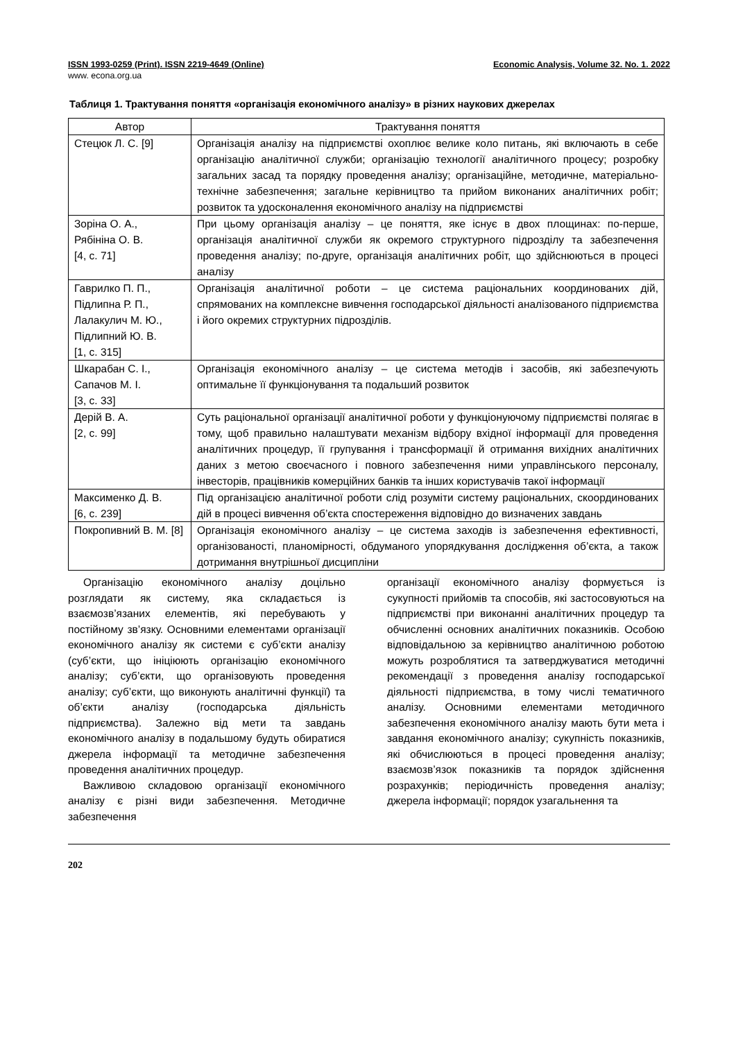ISSN 1993-0259 (Print). ISSN 2219-4649 (Online) Economic Analysis, Volume 32. No. 1. 2022
www. econa.org.ua
Таблиця 1. Трактування поняття «організація економічного аналізу» в різних наукових джерелах
| Автор | Трактування поняття |
| --- | --- |
| Стецюк Л. С. [9] | Організація аналізу на підприємстві охоплює велике коло питань, які включають в себе організацію аналітичної служби; організацію технології аналітичного процесу; розробку загальних засад та порядку проведення аналізу; організаційне, методичне, матеріально-технічне забезпечення; загальне керівництво та прийом виконаних аналітичних робіт; розвиток та удосконалення економічного аналізу на підприємстві |
| Зоріна О. А., Рябініна О. В. [4, с. 71] | При цьому організація аналізу – це поняття, яке існує в двох площинах: по-перше, організація аналітичної служби як окремого структурного підрозділу та забезпечення проведення аналізу; по-друге, організація аналітичних робіт, що здійснюються в процесі аналізу |
| Гаврилко П. П., Підлипна Р. П., Лалакулич М. Ю., Підлипний Ю. В. [1, с. 315] | Організація аналітичної роботи – це система раціональних координованих дій, спрямованих на комплексне вивчення господарської діяльності аналізованого підприємства і його окремих структурних підрозділів. |
| Шкарабан С. І., Сапачов М. І. [3, с. 33] | Організація економічного аналізу – це система методів і засобів, які забезпечують оптимальне її функціонування та подальший розвиток |
| Дерій В. А. [2, с. 99] | Суть раціональної організації аналітичної роботи у функціонуючому підприємстві полягає в тому, щоб правильно налаштувати механізм відбору вхідної інформації для проведення аналітичних процедур, її групування і трансформації й отримання вихідних аналітичних даних з метою своєчасного і повного забезпечення ними управлінського персоналу, інвесторів, працівників комерційних банків та інших користувачів такої інформації |
| Максименко Д. В. [6, с. 239] | Під організацією аналітичної роботи слід розуміти систему раціональних, скоординованих дій в процесі вивчення об’єкта спостереження відповідно до визначених завдань |
| Покропивний В. М. [8] | Організація економічного аналізу – це система заходів із забезпечення ефективності, організованості, планомірності, обдуманого упорядкування дослідження об’єкта, а також дотримання внутрішньої дисципліни |
Організацію економічного аналізу доцільно розглядати як систему, яка складається із взаємозв’язаних елементів, які перебувають у постійному зв’язку. Основними елементами організації економічного аналізу як системи є суб’єкти аналізу (суб’єкти, що ініціюють організацію економічного аналізу; суб’єкти, що організовують проведення аналізу; суб’єкти, що виконують аналітичні функції) та об’єкти аналізу (господарська діяльність підприємства). Залежно від мети та завдань економічного аналізу в подальшому будуть обиратися джерела інформації та методичне забезпечення проведення аналітичних процедур.
Важливою складовою організації економічного аналізу є різні види забезпечення. Методичне забезпечення
організації економічного аналізу формується із сукупності прийомів та способів, які застосовуються на підприємстві при виконанні аналітичних процедур та обчисленні основних аналітичних показників. Особою відповідальною за керівництво аналітичною роботою можуть розроблятися та затверджуватися методичні рекомендації з проведення аналізу господарської діяльності підприємства, в тому числі тематичного аналізу. Основними елементами методичного забезпечення економічного аналізу мають бути мета і завдання економічного аналізу; сукупність показників, які обчислюються в процесі проведення аналізу; взаємозв’язок показників та порядок здійснення розрахунків; періодичність проведення аналізу; джерела інформації; порядок узагальнення та
202